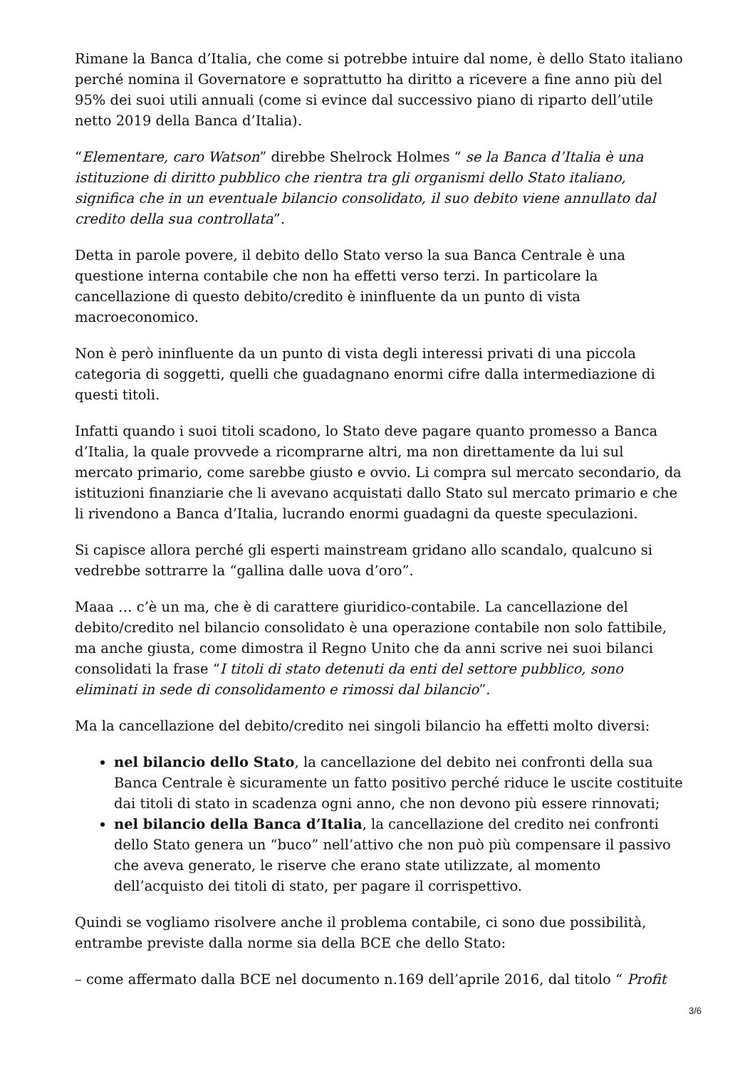Rimane la Banca d’Italia, che come si potrebbe intuire dal nome, è dello Stato italiano perché nomina il Governatore e soprattutto ha diritto a ricevere a fine anno più del 95% dei suoi utili annuali (come si evince dal successivo piano di riparto dell’utile netto 2019 della Banca d’Italia).
“Elementare, caro Watson” direbbe Shelrock Holmes “ se la Banca d’Italia è una istituzione di diritto pubblico che rientra tra gli organismi dello Stato italiano, significa che in un eventuale bilancio consolidato, il suo debito viene annullato dal credito della sua controllata”.
Detta in parole povere, il debito dello Stato verso la sua Banca Centrale è una questione interna contabile che non ha effetti verso terzi. In particolare la cancellazione di questo debito/credito è ininfluente da un punto di vista macroeconomico.
Non è però ininfluente da un punto di vista degli interessi privati di una piccola categoria di soggetti, quelli che guadagnano enormi cifre dalla intermediazione di questi titoli.
Infatti quando i suoi titoli scadono, lo Stato deve pagare quanto promesso a Banca d’Italia, la quale provvede a ricomprarne altri, ma non direttamente da lui sul mercato primario, come sarebbe giusto e ovvio. Li compra sul mercato secondario, da istituzioni finanziarie che li avevano acquistati dallo Stato sul mercato primario e che li rivendono a Banca d’Italia, lucrando enormi guadagni da queste speculazioni.
Si capisce allora perché gli esperti mainstream gridano allo scandalo, qualcuno si vedrebbe sottrarre la “gallina dalle uova d’oro”.
Maaa … c’è un ma, che è di carattere giuridico-contabile. La cancellazione del debito/credito nel bilancio consolidato è una operazione contabile non solo fattibile, ma anche giusta, come dimostra il Regno Unito che da anni scrive nei suoi bilanci consolidati la frase “I titoli di stato detenuti da enti del settore pubblico, sono eliminati in sede di consolidamento e rimossi dal bilancio”.
Ma la cancellazione del debito/credito nei singoli bilancio ha effetti molto diversi:
nel bilancio dello Stato, la cancellazione del debito nei confronti della sua Banca Centrale è sicuramente un fatto positivo perché riduce le uscite costituite dai titoli di stato in scadenza ogni anno, che non devono più essere rinnovati;
nel bilancio della Banca d’Italia, la cancellazione del credito nei confronti dello Stato genera un “buco” nell’attivo che non può più compensare il passivo che aveva generato, le riserve che erano state utilizzate, al momento dell’acquisto dei titoli di stato, per pagare il corrispettivo.
Quindi se vogliamo risolvere anche il problema contabile, ci sono due possibilità, entrambe previste dalla norme sia della BCE che dello Stato:
– come affermato dalla BCE nel documento n.169 dell’aprile 2016, dal titolo “ Profit
3/6